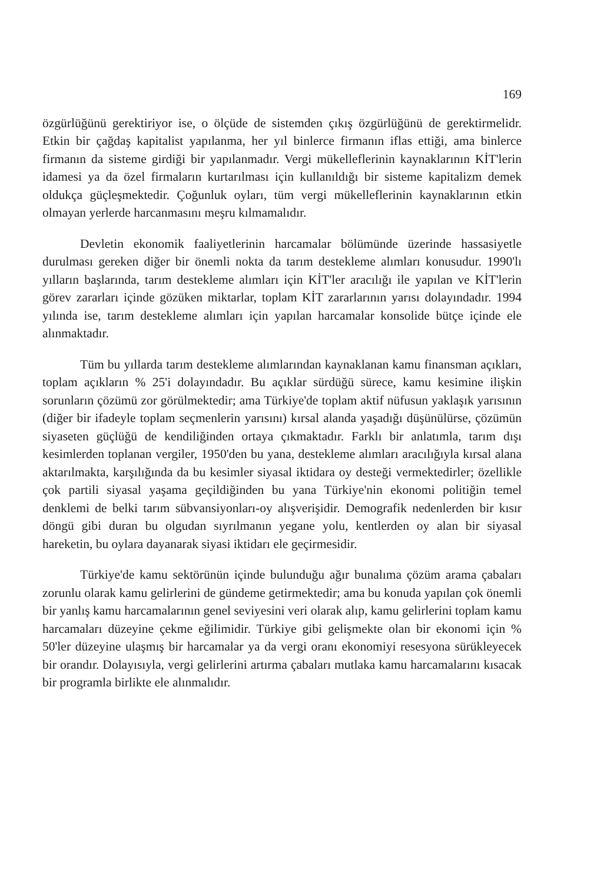169
özgürlüğünü gerektiriyor ise, o ölçüde de sistemden çıkış özgürlüğünü de gerektirmelidr. Etkin bir çağdaş kapitalist yapılanma, her yıl binlerce firmanın iflas ettiği, ama binlerce firmanın da sisteme girdiği bir yapılanmadır. Vergi mükelleflerinin kaynaklarının KİT'lerin idamesi ya da özel firmaların kurtarılması için kullanıldığı bir sisteme kapitalizm demek oldukça güçleşmektedir. Çoğunluk oyları, tüm vergi mükelleflerinin kaynaklarının etkin olmayan yerlerde harcanmasını meşru kılmamalıdır.
Devletin ekonomik faaliyetlerinin harcamalar bölümünde üzerinde hassasiyetle durulması gereken diğer bir önemli nokta da tarım destekleme alımları konusudur. 1990'lı yılların başlarında, tarım destekleme alımları için KİT'ler aracılığı ile yapılan ve KİT'lerin görev zararları içinde gözüken miktarlar, toplam KİT zararlarının yarısı dolayındadır. 1994 yılında ise, tarım destekleme alımları için yapılan harcamalar konsolide bütçe içinde ele alınmaktadır.
Tüm bu yıllarda tarım destekleme alımlarından kaynaklanan kamu finansman açıkları, toplam açıkların % 25'i dolayındadır. Bu açıklar sürdüğü sürece, kamu kesimine ilişkin sorunların çözümü zor görülmektedir; ama Türkiye'de toplam aktif nüfusun yaklaşık yarısının (diğer bir ifadeyle toplam seçmenlerin yarısını) kırsal alanda yaşadığı düşünülürse, çözümün siyaseten güçlüğü de kendiliğinden ortaya çıkmaktadır. Farklı bir anlatımla, tarım dışı kesimlerden toplanan vergiler, 1950'den bu yana, destekleme alımları aracılığıyla kırsal alana aktarılmakta, karşılığında da bu kesimler siyasal iktidara oy desteği vermektedirler; özellikle çok partili siyasal yaşama geçildiğinden bu yana Türkiye'nin ekonomi politiğin temel denklemi de belki tarım sübvansiyonları-oy alışverişidir. Demografik nedenlerden bir kısır döngü gibi duran bu olgudan sıyrılmanın yegane yolu, kentlerden oy alan bir siyasal hareketin, bu oylara dayanarak siyasi iktidarı ele geçirmesidir.
Türkiye'de kamu sektörünün içinde bulunduğu ağır bunalıma çözüm arama çabaları zorunlu olarak kamu gelirlerini de gündeme getirmektedir; ama bu konuda yapılan çok önemli bir yanlış kamu harcamalarının genel seviyesini veri olarak alıp, kamu gelirlerini toplam kamu harcamaları düzeyine çekme eğilimidir. Türkiye gibi gelişmekte olan bir ekonomi için % 50'ler düzeyine ulaşmış bir harcamalar ya da vergi oranı ekonomiyi resesyona sürükleyecek bir orandır. Dolayısıyla, vergi gelirlerini artırma çabaları mutlaka kamu harcamalarını kısacak bir programla birlikte ele alınmalıdır.